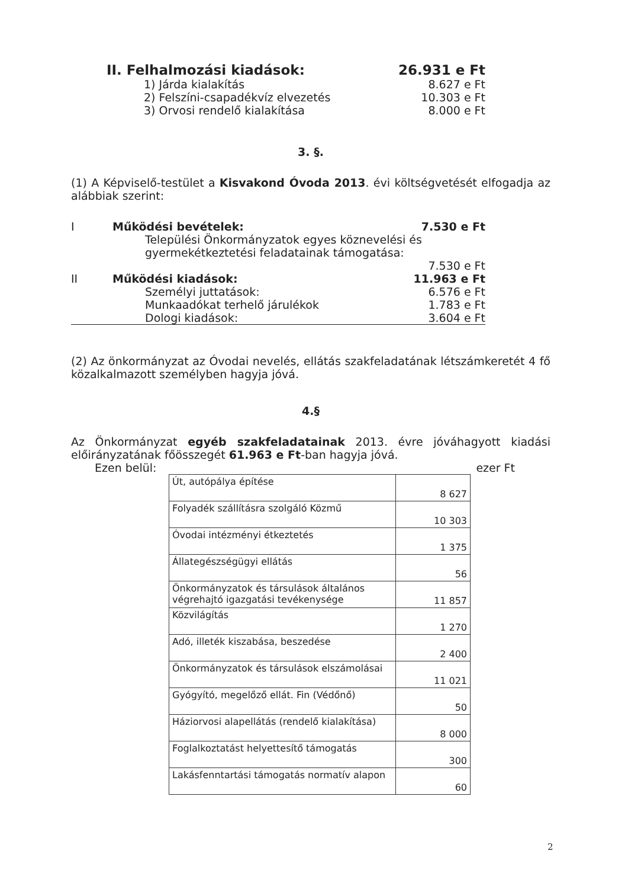II. Felhalmozási kiadások: 26.931 e Ft
1) Járda kialakítás 8.627 e Ft
2) Felszíni-csapadékvíz elvezetés 10.303 e Ft
3) Orvosi rendelő kialakítása 8.000 e Ft
3. §.
(1) A Képviselő-testület a Kisvakond Óvoda 2013. évi költségvetését elfogadja az alábbiak szerint:
I Működési bevételek: 7.530 e Ft
Települési Önkormányzatok egyes köznevelési és gyermekétkeztetési feladatainak támogatása:
7.530 e Ft
II Működési kiadások: 11.963 e Ft
Személyi juttatások: 6.576 e Ft
Munkaadókat terhelő járulékok 1.783 e Ft
Dologi kiadások: 3.604 e Ft
(2) Az önkormányzat az Óvodai nevelés, ellátás szakfeladatának létszámkeretét 4 fő közalkalmazott személyben hagyja jóvá.
4.§
Az Önkormányzat egyéb szakfeladatainak 2013. évre jóváhagyott kiadási előirányzatának főösszegét 61.963 e Ft-ban hagyja jóvá.
Ezen belül: ezer Ft
| Út, autópálya építése | 8 627 |
| Folyadék szállításra szolgáló Közmű | 10 303 |
| Óvodai intézményi étkeztetés | 1 375 |
| Állategészségügyi ellátás | 56 |
| Önkormányzatok és társulások általános végrehajtó igazgatási tevékenysége | 11 857 |
| Közvilágítás | 1 270 |
| Adó, illeték kiszabása, beszedése | 2 400 |
| Önkormányzatok és társulások elszámolásai | 11 021 |
| Gyógyító, megelőző ellát. Fin (Védőnő) | 50 |
| Háziorvosi alapellátás (rendelő kialakítása) | 8 000 |
| Foglalkoztatást helyettesítő támogatás | 300 |
| Lakásfenntartási támogatás normatív alapon | 60 |
2